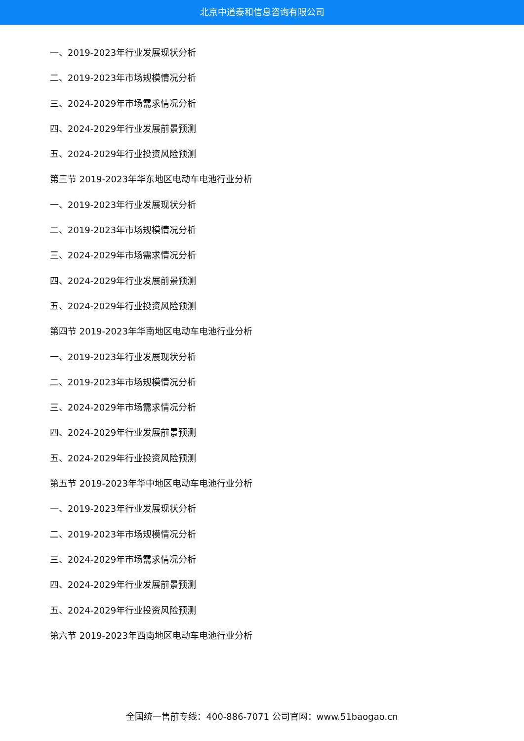北京中道泰和信息咨询有限公司
一、2019-2023年行业发展现状分析
二、2019-2023年市场规模情况分析
三、2024-2029年市场需求情况分析
四、2024-2029年行业发展前景预测
五、2024-2029年行业投资风险预测
第三节 2019-2023年华东地区电动车电池行业分析
一、2019-2023年行业发展现状分析
二、2019-2023年市场规模情况分析
三、2024-2029年市场需求情况分析
四、2024-2029年行业发展前景预测
五、2024-2029年行业投资风险预测
第四节 2019-2023年华南地区电动车电池行业分析
一、2019-2023年行业发展现状分析
二、2019-2023年市场规模情况分析
三、2024-2029年市场需求情况分析
四、2024-2029年行业发展前景预测
五、2024-2029年行业投资风险预测
第五节 2019-2023年华中地区电动车电池行业分析
一、2019-2023年行业发展现状分析
二、2019-2023年市场规模情况分析
三、2024-2029年市场需求情况分析
四、2024-2029年行业发展前景预测
五、2024-2029年行业投资风险预测
第六节 2019-2023年西南地区电动车电池行业分析
全国统一售前专线：400-886-7071 公司官网：www.51baogao.cn